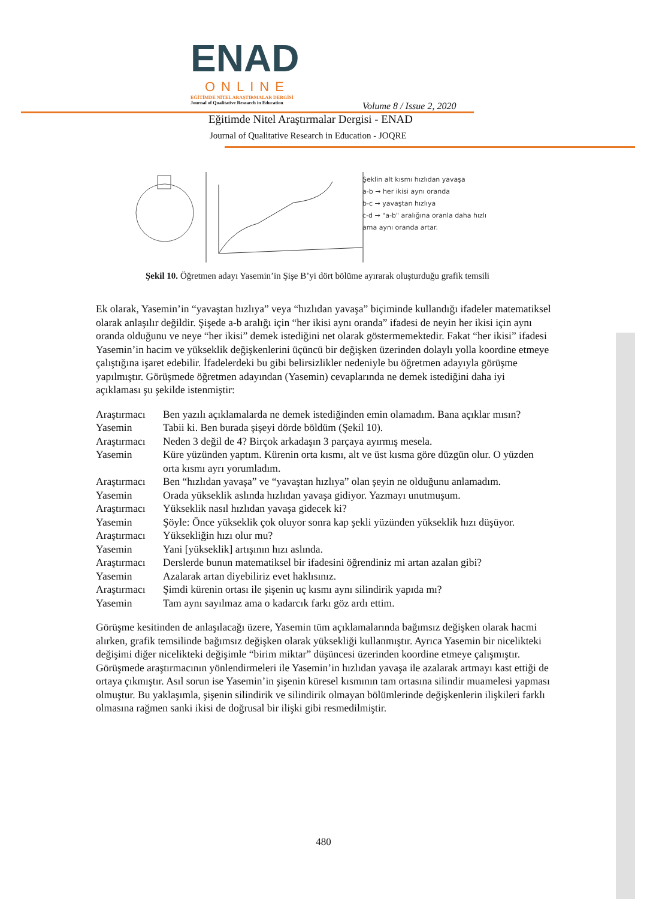ENAD
ONLINE
EĞİTİMDE NİTEL ARAŞTIRMALAR DERGİSİ
Journal of Qualitative Research in Education
Volume 8 / Issue 2, 2020
Eğitimde Nitel Araştırmalar Dergisi - ENAD
Journal of Qualitative Research in Education - JOQRE
Şeklin alt kısmı hızlıdan yavaşa
a-b → her ikisi aynı oranda
b-c → yavaştan hızlıya
c-d → "a-b" aralığına oranla daha hızlı
ama aynı oranda artar.
Şekil 10. Öğretmen adayı Yasemin’in Şişe B’yi dört bölüme ayırarak oluşturduğu grafik temsili
Ek olarak, Yasemin’in “yavaştan hızlıya” veya “hızlıdan yavaşa” biçiminde kullandığı ifadeler matematiksel olarak anlaşılır değildir. Şişede a-b aralığı için “her ikisi aynı oranda” ifadesi de neyin her ikisi için aynı oranda olduğunu ve neye “her ikisi” demek istediğini net olarak göstermemektedir. Fakat “her ikisi” ifadesi Yasemin’in hacim ve yükseklik değişkenlerini üçüncü bir değişken üzerinden dolaylı yolla koordine etmeye çalıştığına işaret edebilir. İfadelerdeki bu gibi belirsizlikler nedeniyle bu öğretmen adayıyla görüşme yapılmıştır. Görüşmede öğretmen adayından (Yasemin) cevaplarında ne demek istediğini daha iyi açıklaması şu şekilde istenmiştir:
| Araştırmacı | Ben yazılı açıklamalarda ne demek istediğinden emin olamadım. Bana açıklar mısın? |
| Yasemin | Tabii ki. Ben burada şişeyi dörde böldüm (Şekil 10). |
| Araştırmacı | Neden 3 değil de 4? Birçok arkadaşın 3 parçaya ayırmış mesela. |
| Yasemin | Küre yüzünden yaptım. Kürenin orta kısmı, alt ve üst kısma göre düzgün olur. O yüzden orta kısmı ayrı yorumladım. |
| Araştırmacı | Ben “hızlıdan yavaşa” ve “yavaştan hızlıya” olan şeyin ne olduğunu anlamadım. |
| Yasemin | Orada yükseklik aslında hızlıdan yavaşa gidiyor. Yazmayı unutmuşum. |
| Araştırmacı | Yükseklik nasıl hızlıdan yavaşa gidecek ki? |
| Yasemin | Şöyle: Önce yükseklik çok oluyor sonra kap şekli yüzünden yükseklik hızı düşüyor. |
| Araştırmacı | Yüksekliğin hızı olur mu? |
| Yasemin | Yani [yükseklik] artışının hızı aslında. |
| Araştırmacı | Derslerde bunun matematiksel bir ifadesini öğrendiniz mi artan azalan gibi? |
| Yasemin | Azalarak artan diyebiliriz evet haklısınız. |
| Araştırmacı | Şimdi kürenin ortası ile şişenin uç kısmı aynı silindirik yapıda mı? |
| Yasemin | Tam aynı sayılmaz ama o kadarcık farkı göz ardı ettim. |
Görüşme kesitinden de anlaşılacağı üzere, Yasemin tüm açıklamalarında bağımsız değişken olarak hacmi alırken, grafik temsilinde bağımsız değişken olarak yüksekliği kullanmıştır. Ayrıca Yasemin bir nicelikteki değişimi diğer nicelikteki değişimle “birim miktar” düşüncesi üzerinden koordine etmeye çalışmıştır. Görüşmede araştırmacının yönlendirmeleri ile Yasemin’in hızlıdan yavaşa ile azalarak artmayı kast ettiği de ortaya çıkmıştır. Asıl sorun ise Yasemin’in şişenin küresel kısmının tam ortasına silindir muamelesi yapması olmuştur. Bu yaklaşımla, şişenin silindirik ve silindirik olmayan bölümlerinde değişkenlerin ilişkileri farklı olmasına rağmen sanki ikisi de doğrusal bir ilişki gibi resmedilmiştir.
480